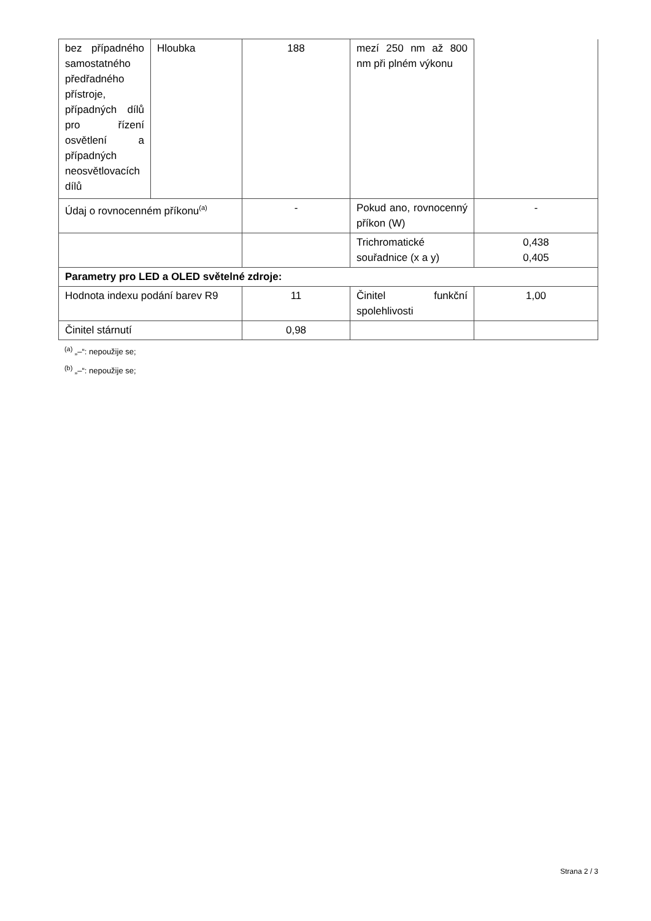| bez případného samostatného předřadného přístroje, případných dílů pro řízení osvětlení a případných neosvětlovacích dílů | Hloubka | 188 | mezí 250 nm až 800 nm při plném výkonu | |
| Údaj o rovnocenném příkonu<sup>(a)</sup> | | - | Pokud ano, rovnocenný příkon (W) | - |
| | | | Trichromatické souřadnice (x a y) | 0,438 0,405 |
| Parametry pro LED a OLED světelné zdroje: | | | | |
| Hodnota indexu podání barev R9 | | 11 | Činitel funkční spolehlivosti | 1,00 |
| Činitel stárnutí | | 0,98 | | |
<sup>(a)</sup> „–“: nepoužije se;
<sup>(b)</sup> „–“: nepoužije se;
Strana 2 / 3